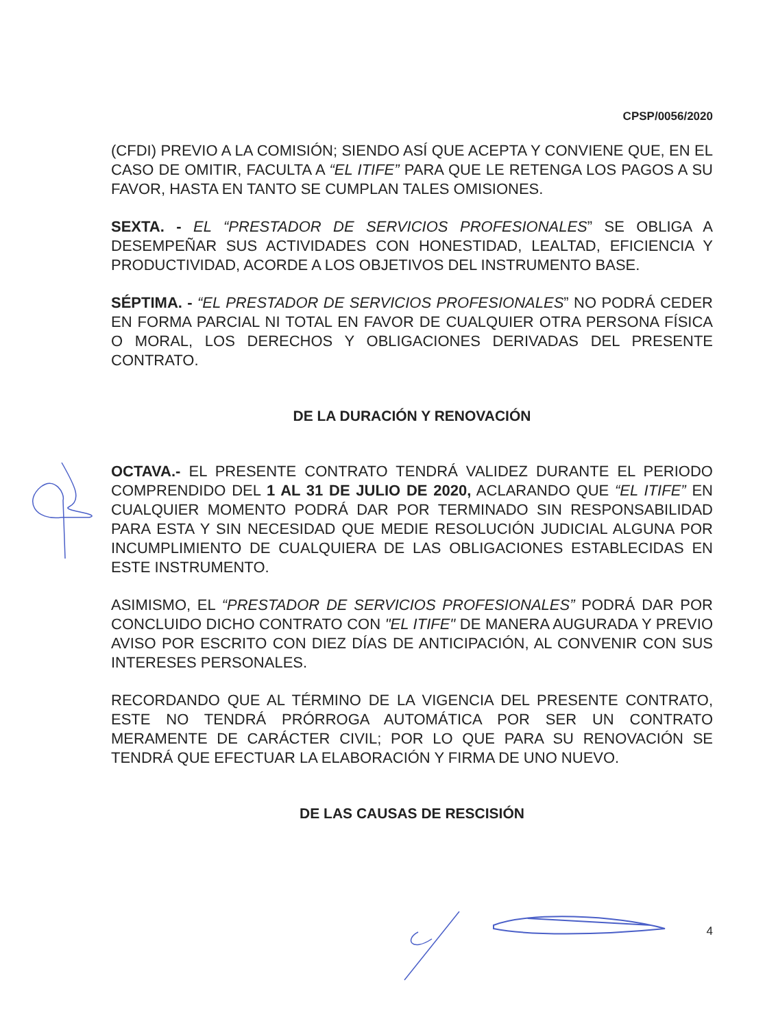CPSP/0056/2020
(CFDI) PREVIO A LA COMISIÓN; SIENDO ASÍ QUE ACEPTA Y CONVIENE QUE, EN EL CASO DE OMITIR, FACULTA A “EL ITIFE” PARA QUE LE RETENGA LOS PAGOS A SU FAVOR, HASTA EN TANTO SE CUMPLAN TALES OMISIONES.
SEXTA. - EL “PRESTADOR DE SERVICIOS PROFESIONALES” SE OBLIGA A DESEMPEÑAR SUS ACTIVIDADES CON HONESTIDAD, LEALTAD, EFICIENCIA Y PRODUCTIVIDAD, ACORDE A LOS OBJETIVOS DEL INSTRUMENTO BASE.
SÉPTIMA. - “EL PRESTADOR DE SERVICIOS PROFESIONALES” NO PODRÁ CEDER EN FORMA PARCIAL NI TOTAL EN FAVOR DE CUALQUIER OTRA PERSONA FÍSICA O MORAL, LOS DERECHOS Y OBLIGACIONES DERIVADAS DEL PRESENTE CONTRATO.
DE LA DURACIÓN Y RENOVACIÓN
OCTAVA.- EL PRESENTE CONTRATO TENDRÁ VALIDEZ DURANTE EL PERIODO COMPRENDIDO DEL 1 AL 31 DE JULIO DE 2020, ACLARANDO QUE “EL ITIFE” EN CUALQUIER MOMENTO PODRÁ DAR POR TERMINADO SIN RESPONSABILIDAD PARA ESTA Y SIN NECESIDAD QUE MEDIE RESOLUCIÓN JUDICIAL ALGUNA POR INCUMPLIMIENTO DE CUALQUIERA DE LAS OBLIGACIONES ESTABLECIDAS EN ESTE INSTRUMENTO.
ASIMISMO, EL “PRESTADOR DE SERVICIOS PROFESIONALES” PODRÁ DAR POR CONCLUIDO DICHO CONTRATO CON "EL ITIFE" DE MANERA AUGURADA Y PREVIO AVISO POR ESCRITO CON DIEZ DÍAS DE ANTICIPACIÓN, AL CONVENIR CON SUS INTERESES PERSONALES.
RECORDANDO QUE AL TÉRMINO DE LA VIGENCIA DEL PRESENTE CONTRATO, ESTE NO TENDRÁ PRÓRROGA AUTOMÁTICA POR SER UN CONTRATO MERAMENTE DE CARÁCTER CIVIL; POR LO QUE PARA SU RENOVACIÓN SE TENDRÁ QUE EFECTUAR LA ELABORACIÓN Y FIRMA DE UNO NUEVO.
DE LAS CAUSAS DE RESCISIÓN
4